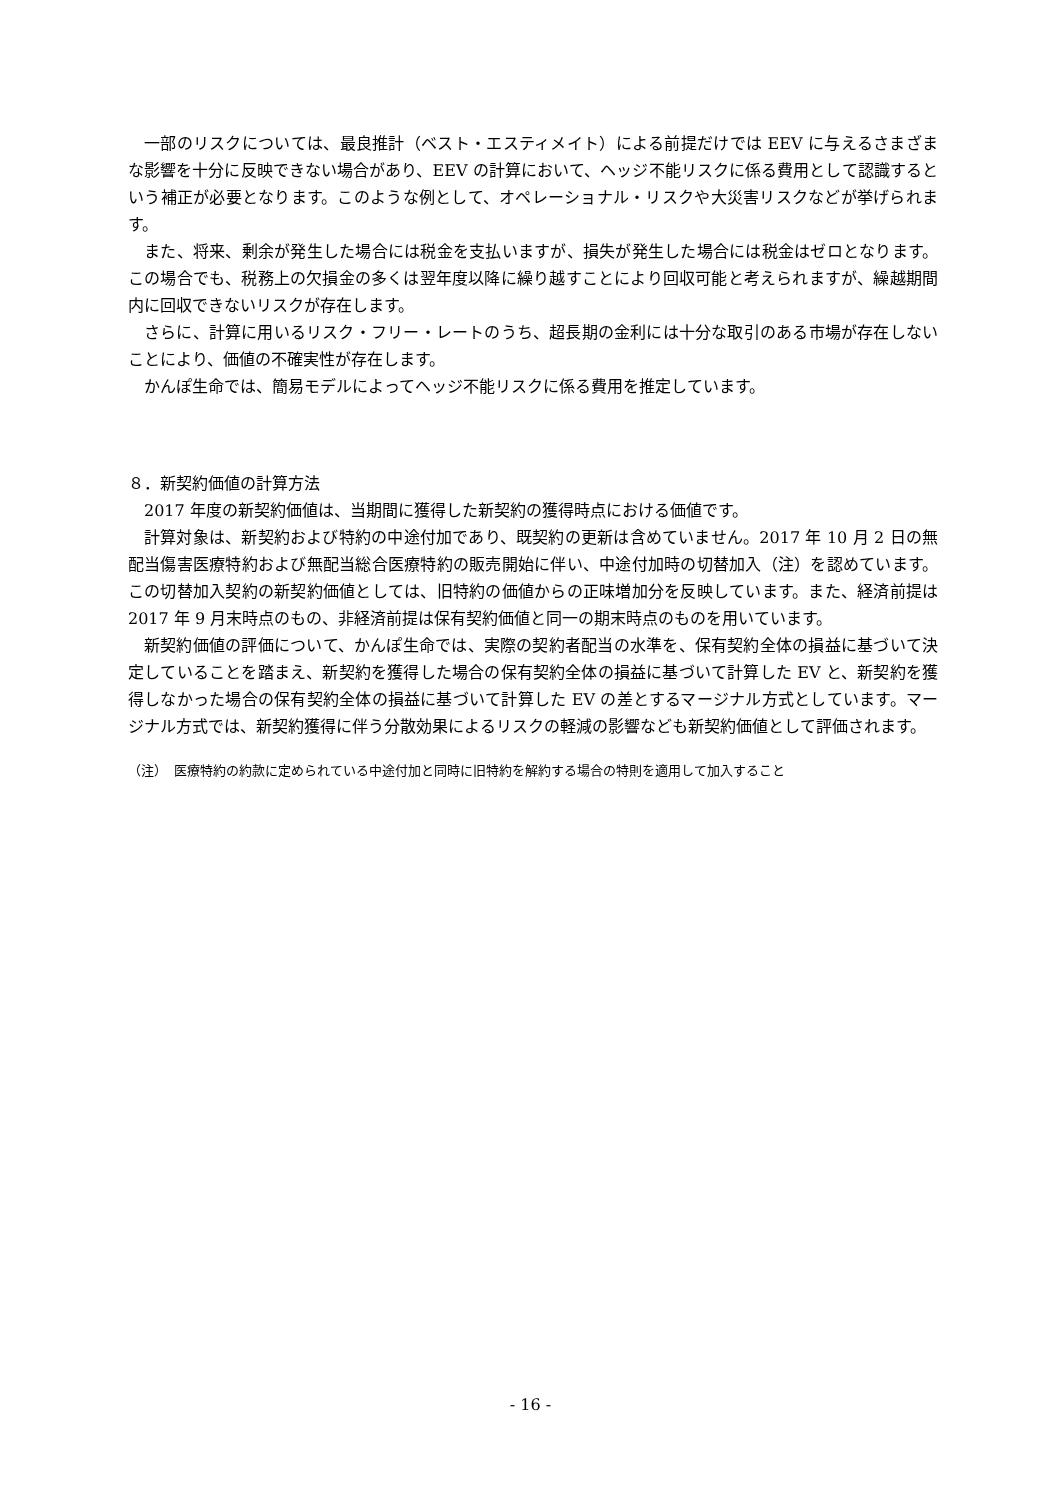一部のリスクについては、最良推計（ベスト・エスティメイト）による前提だけでは EEV に与えるさまざまな影響を十分に反映できない場合があり、EEV の計算において、ヘッジ不能リスクに係る費用として認識するという補正が必要となります。このような例として、オペレーショナル・リスクや大災害リスクなどが挙げられます。
また、将来、剰余が発生した場合には税金を支払いますが、損失が発生した場合には税金はゼロとなります。この場合でも、税務上の欠損金の多くは翌年度以降に繰り越すことにより回収可能と考えられますが、繰越期間内に回収できないリスクが存在します。
さらに、計算に用いるリスク・フリー・レートのうち、超長期の金利には十分な取引のある市場が存在しないことにより、価値の不確実性が存在します。
かんぽ生命では、簡易モデルによってヘッジ不能リスクに係る費用を推定しています。
８．新契約価値の計算方法
2017 年度の新契約価値は、当期間に獲得した新契約の獲得時点における価値です。
計算対象は、新契約および特約の中途付加であり、既契約の更新は含めていません。2017 年 10 月 2 日の無配当傷害医療特約および無配当総合医療特約の販売開始に伴い、中途付加時の切替加入（注）を認めています。この切替加入契約の新契約価値としては、旧特約の価値からの正味増加分を反映しています。また、経済前提は 2017 年 9 月末時点のもの、非経済前提は保有契約価値と同一の期末時点のものを用いています。
新契約価値の評価について、かんぽ生命では、実際の契約者配当の水準を、保有契約全体の損益に基づいて決定していることを踏まえ、新契約を獲得した場合の保有契約全体の損益に基づいて計算した EV と、新契約を獲得しなかった場合の保有契約全体の損益に基づいて計算した EV の差とするマージナル方式としています。マージナル方式では、新契約獲得に伴う分散効果によるリスクの軽減の影響なども新契約価値として評価されます。
（注）　医療特約の約款に定められている中途付加と同時に旧特約を解約する場合の特則を適用して加入すること
- 16 -